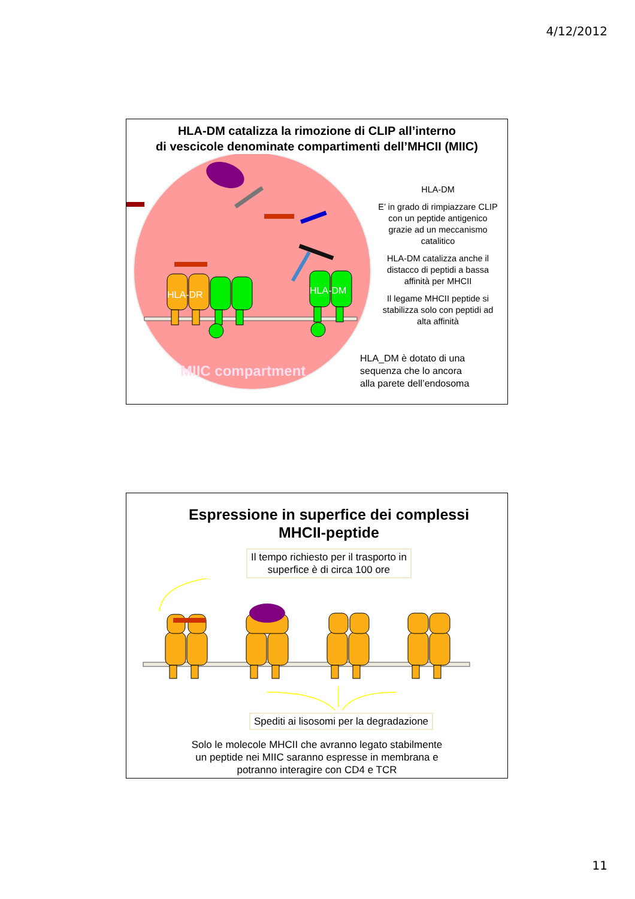4/12/2012
HLA-DM catalizza la rimozione di CLIP all’interno
di vescicole denominate compartimenti dell’MHCII (MIIC)
HLA-DR
HLA-DM
MIIC compartment
HLA-DM
E’ in grado di rimpiazzare CLIP con un peptide antigenico grazie ad un meccanismo catalitico
HLA-DM catalizza anche il distacco di peptidi a bassa affinità per MHCII
Il legame MHCII peptide si stabilizza solo con peptidi ad alta affinità
HLA_DM è dotato di una
sequenza che lo ancora
alla parete dell’endosoma
Espressione in superfice dei complessi
MHCII-peptide
Il tempo richiesto per il trasporto in
superfice è di circa 100 ore
Spediti ai lisosomi per la degradazione
Solo le molecole MHCII che avranno legato stabilmente
un peptide nei MIIC saranno espresse in membrana e
potranno interagire con CD4 e TCR
11